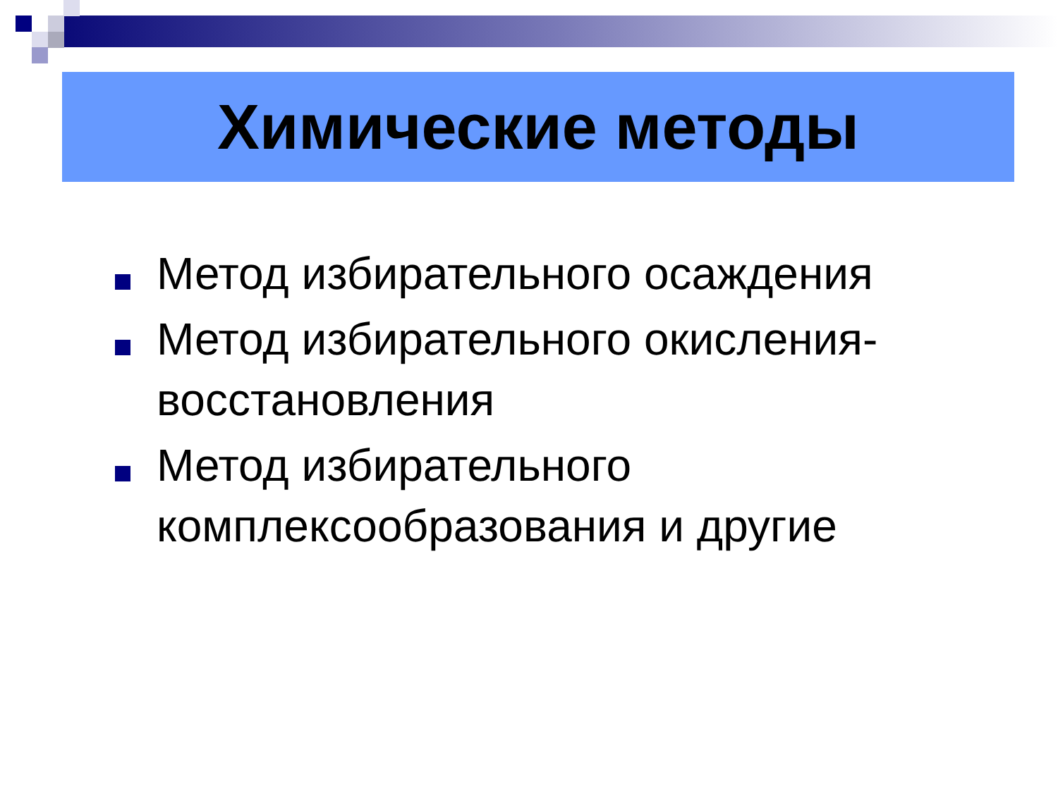Химические методы
Метод избирательного осаждения
Метод избирательного окисления-восстановления
Метод избирательного комплексообразования и другие